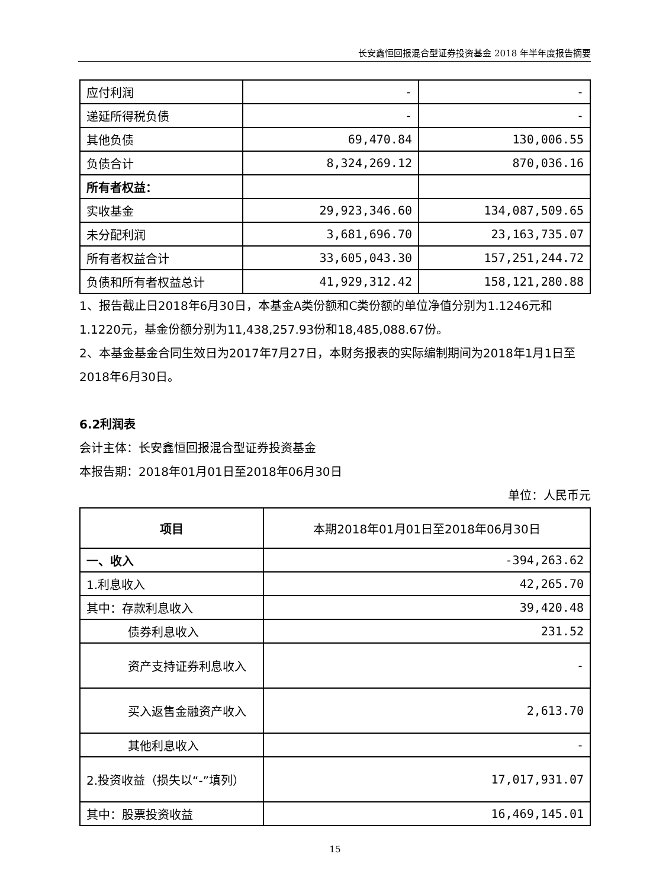长安鑫恒回报混合型证券投资基金 2018 年半年度报告摘要
| 应付利润 | - | - |
| 递延所得税负债 | - | - |
| 其他负债 | 69,470.84 | 130,006.55 |
| 负债合计 | 8,324,269.12 | 870,036.16 |
| 所有者权益： | | |
| 实收基金 | 29,923,346.60 | 134,087,509.65 |
| 未分配利润 | 3,681,696.70 | 23,163,735.07 |
| 所有者权益合计 | 33,605,043.30 | 157,251,244.72 |
| 负债和所有者权益总计 | 41,929,312.42 | 158,121,280.88 |
1、报告截止日2018年6月30日，本基金A类份额和C类份额的单位净值分别为1.1246元和1.1220元，基金份额分别为11,438,257.93份和18,485,088.67份。
2、本基金基金合同生效日为2017年7月27日，本财务报表的实际编制期间为2018年1月1日至2018年6月30日。
6.2利润表
会计主体：长安鑫恒回报混合型证券投资基金
本报告期：2018年01月01日至2018年06月30日
单位：人民币元
| 项目 | 本期2018年01月01日至2018年06月30日 |
| --- | --- |
| 一、收入 | -394,263.62 |
| 1.利息收入 | 42,265.70 |
| 其中：存款利息收入 | 39,420.48 |
| 债券利息收入 | 231.52 |
| 资产支持证券利息收入 | - |
| 买入返售金融资产收入 | 2,613.70 |
| 其他利息收入 | - |
| 2.投资收益（损失以“-”填列） | 17,017,931.07 |
| 其中：股票投资收益 | 16,469,145.01 |
15